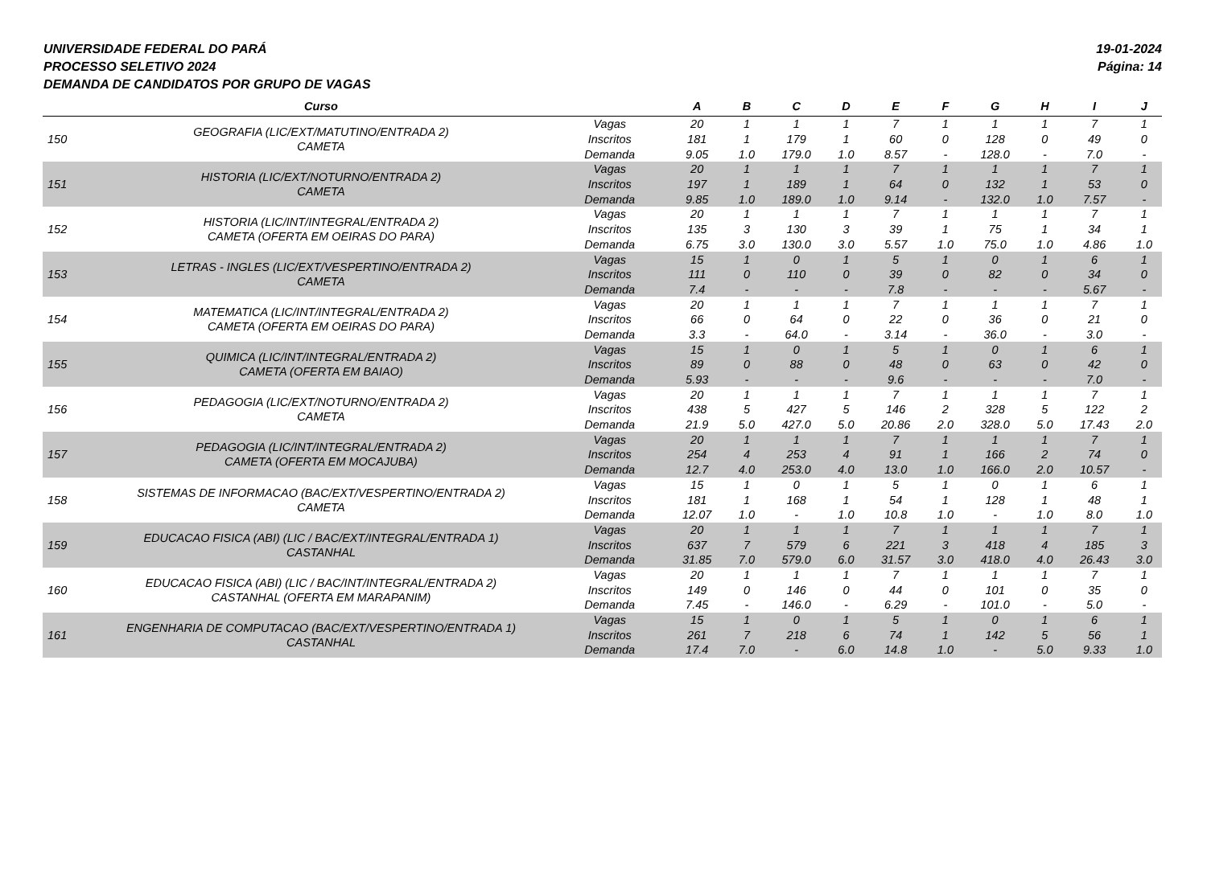UNIVERSIDADE FEDERAL DO PARÁ
PROCESSO SELETIVO 2024
DEMANDA DE CANDIDATOS POR GRUPO DE VAGAS
19-01-2024
Página: 14
| | Curso | | A | B | C | D | E | F | G | H | I | J |
| --- | --- | --- | --- | --- | --- | --- | --- | --- | --- | --- | --- | --- |
| 150 | GEOGRAFIA (LIC/EXT/MATUTINO/ENTRADA 2) CAMETA | Vagas | 20 | 1 | 1 | 1 | 7 | 1 | 1 | 1 | 7 | 1 |
| | | Inscritos | 181 | 1 | 179 | 1 | 60 | 0 | 128 | 0 | 49 | 0 |
| | | Demanda | 9.05 | 1.0 | 179.0 | 1.0 | 8.57 | - | 128.0 | - | 7.0 | - |
| 151 | HISTORIA (LIC/EXT/NOTURNO/ENTRADA 2) CAMETA | Vagas | 20 | 1 | 1 | 1 | 7 | 1 | 1 | 1 | 7 | 1 |
| | | Inscritos | 197 | 1 | 189 | 1 | 64 | 0 | 132 | 1 | 53 | 0 |
| | | Demanda | 9.85 | 1.0 | 189.0 | 1.0 | 9.14 | - | 132.0 | 1.0 | 7.57 | - |
| 152 | HISTORIA (LIC/INT/INTEGRAL/ENTRADA 2) CAMETA (OFERTA EM OEIRAS DO PARA) | Vagas | 20 | 1 | 1 | 1 | 7 | 1 | 1 | 1 | 7 | 1 |
| | | Inscritos | 135 | 3 | 130 | 3 | 39 | 1 | 75 | 1 | 34 | 1 |
| | | Demanda | 6.75 | 3.0 | 130.0 | 3.0 | 5.57 | 1.0 | 75.0 | 1.0 | 4.86 | 1.0 |
| 153 | LETRAS - INGLES (LIC/EXT/VESPERTINO/ENTRADA 2) CAMETA | Vagas | 15 | 1 | 0 | 1 | 5 | 1 | 0 | 1 | 6 | 1 |
| | | Inscritos | 111 | 0 | 110 | 0 | 39 | 0 | 82 | 0 | 34 | 0 |
| | | Demanda | 7.4 | - | - | - | 7.8 | - | - | - | 5.67 | - |
| 154 | MATEMATICA (LIC/INT/INTEGRAL/ENTRADA 2) CAMETA (OFERTA EM OEIRAS DO PARA) | Vagas | 20 | 1 | 1 | 1 | 7 | 1 | 1 | 1 | 7 | 1 |
| | | Inscritos | 66 | 0 | 64 | 0 | 22 | 0 | 36 | 0 | 21 | 0 |
| | | Demanda | 3.3 | - | 64.0 | - | 3.14 | - | 36.0 | - | 3.0 | - |
| 155 | QUIMICA (LIC/INT/INTEGRAL/ENTRADA 2) CAMETA (OFERTA EM BAIAO) | Vagas | 15 | 1 | 0 | 1 | 5 | 1 | 0 | 1 | 6 | 1 |
| | | Inscritos | 89 | 0 | 88 | 0 | 48 | 0 | 63 | 0 | 42 | 0 |
| | | Demanda | 5.93 | - | - | - | 9.6 | - | - | - | 7.0 | - |
| 156 | PEDAGOGIA (LIC/EXT/NOTURNO/ENTRADA 2) CAMETA | Vagas | 20 | 1 | 1 | 1 | 7 | 1 | 1 | 1 | 7 | 1 |
| | | Inscritos | 438 | 5 | 427 | 5 | 146 | 2 | 328 | 5 | 122 | 2 |
| | | Demanda | 21.9 | 5.0 | 427.0 | 5.0 | 20.86 | 2.0 | 328.0 | 5.0 | 17.43 | 2.0 |
| 157 | PEDAGOGIA (LIC/INT/INTEGRAL/ENTRADA 2) CAMETA (OFERTA EM MOCAJUBA) | Vagas | 20 | 1 | 1 | 1 | 7 | 1 | 1 | 1 | 7 | 1 |
| | | Inscritos | 254 | 4 | 253 | 4 | 91 | 1 | 166 | 2 | 74 | 0 |
| | | Demanda | 12.7 | 4.0 | 253.0 | 4.0 | 13.0 | 1.0 | 166.0 | 2.0 | 10.57 | - |
| 158 | SISTEMAS DE INFORMACAO (BAC/EXT/VESPERTINO/ENTRADA 2) CAMETA | Vagas | 15 | 1 | 0 | 1 | 5 | 1 | 0 | 1 | 6 | 1 |
| | | Inscritos | 181 | 1 | 168 | 1 | 54 | 1 | 128 | 1 | 48 | 1 |
| | | Demanda | 12.07 | 1.0 | - | 1.0 | 10.8 | 1.0 | - | 1.0 | 8.0 | 1.0 |
| 159 | EDUCACAO FISICA (ABI) (LIC / BAC/EXT/INTEGRAL/ENTRADA 1) CASTANHAL | Vagas | 20 | 1 | 1 | 1 | 7 | 1 | 1 | 1 | 7 | 1 |
| | | Inscritos | 637 | 7 | 579 | 6 | 221 | 3 | 418 | 4 | 185 | 3 |
| | | Demanda | 31.85 | 7.0 | 579.0 | 6.0 | 31.57 | 3.0 | 418.0 | 4.0 | 26.43 | 3.0 |
| 160 | EDUCACAO FISICA (ABI) (LIC / BAC/INT/INTEGRAL/ENTRADA 2) CASTANHAL (OFERTA EM MARAPANIM) | Vagas | 20 | 1 | 1 | 1 | 7 | 1 | 1 | 1 | 7 | 1 |
| | | Inscritos | 149 | 0 | 146 | 0 | 44 | 0 | 101 | 0 | 35 | 0 |
| | | Demanda | 7.45 | - | 146.0 | - | 6.29 | - | 101.0 | - | 5.0 | - |
| 161 | ENGENHARIA DE COMPUTACAO (BAC/EXT/VESPERTINO/ENTRADA 1) CASTANHAL | Vagas | 15 | 1 | 0 | 1 | 5 | 1 | 0 | 1 | 6 | 1 |
| | | Inscritos | 261 | 7 | 218 | 6 | 74 | 1 | 142 | 5 | 56 | 1 |
| | | Demanda | 17.4 | 7.0 | - | 6.0 | 14.8 | 1.0 | - | 5.0 | 9.33 | 1.0 |